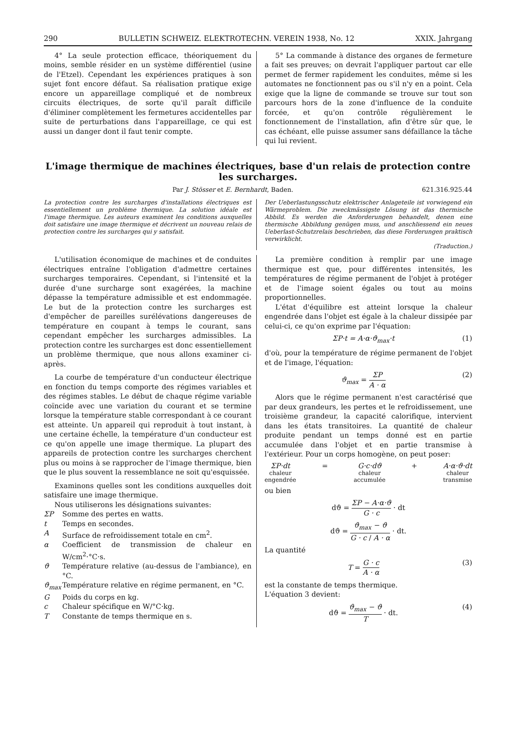290 BULLETIN SCHWEIZ. ELEKTROTECHN. VEREIN 1938, No. 12 XXIX. Jahrgang
4° La seule protection efficace, théoriquement du moins, semble résider en un système différentiel (usine de l'Etzel). Cependant les expériences pratiques à son sujet font encore défaut. Sa réalisation pratique exige encore un appareillage compliqué et de nombreux circuits électriques, de sorte qu'il paraît difficile d'éliminer complètement les fermetures accidentelles par suite de perturbations dans l'appareillage, ce qui est aussi un danger dont il faut tenir compte.
5° La commande à distance des organes de fermeture a fait ses preuves; on devrait l'appliquer partout car elle permet de fermer rapidement les conduites, même si les automates ne fonctionnent pas ou s'il n'y en a point. Cela exige que la ligne de commande se trouve sur tout son parcours hors de la zone d'influence de la conduite forcée, et qu'on contrôle régulièrement le fonctionnement de l'installation, afin d'être sûr que, le cas échéant, elle puisse assumer sans défaillance la tâche qui lui revient.
L'image thermique de machines électriques, base d'un relais de protection contre les surcharges.
Par J. Stösser et E. Bernhardt, Baden. 621.316.925.44
La protection contre les surcharges d'installations électriques est essentiellement un problème thermique. La solution idéale est l'image thermique. Les auteurs examinent les conditions auxquelles doit satisfaire une image thermique et décrivent un nouveau relais de protection contre les surcharges qui y satisfait.
Der Ueberlastungsschutz elektrischer Anlageteile ist vorwiegend ein Wärmeproblem. Die zweckmässigste Lösung ist das thermische Abbild. Es werden die Anforderungen behandelt, denen eine thermische Abbildung genügen muss, und anschliessend ein neues Ueberlast-Schutzrelais beschrieben, das diese Forderungen praktisch verwirklicht.
(Traduction.)
L'utilisation économique de machines et de conduites électriques entraîne l'obligation d'admettre certaines surcharges temporaires. Cependant, si l'intensité et la durée d'une surcharge sont exagérées, la machine dépasse la température admissible et est endommagée. Le but de la protection contre les surcharges est d'empêcher de pareilles surélévations dangereuses de température en coupant à temps le courant, sans cependant empêcher les surcharges admissibles. La protection contre les surcharges est donc essentiellement un problème thermique, que nous allons examiner ci-après.
La courbe de température d'un conducteur électrique en fonction du temps comporte des régimes variables et des régimes stables. Le début de chaque régime variable coïncide avec une variation du courant et se termine lorsque la température stable correspondant à ce courant est atteinte. Un appareil qui reproduit à tout instant, à une certaine échelle, la température d'un conducteur est ce qu'on appelle une image thermique. La plupart des appareils de protection contre les surcharges cherchent plus ou moins à se rapprocher de l'image thermique, bien que le plus souvent la ressemblance ne soit qu'esquissée.
Examinons quelles sont les conditions auxquelles doit satisfaire une image thermique.
Nous utiliserons les désignations suivantes:
ΣP Somme des pertes en watts.
t Temps en secondes.
A Surface de refroidissement totale en cm<sup>2</sup>.
α Coefficient de transmission de chaleur en W/cm<sup>2</sup>·°C·s.
ϑ Température relative (au-dessus de l'ambiance), en °C.
ϑ<sub>max</sub> Température relative en régime permanent, en °C.
G Poids du corps en kg.
c Chaleur spécifique en W/°C·kg.
T Constante de temps thermique en s.
La première condition à remplir par une image thermique est que, pour différentes intensités, les températures de régime permanent de l'objet à protéger et de l'image soient égales ou tout au moins proportionnelles.
L'état d'équilibre est atteint lorsque la chaleur engendrée dans l'objet est égale à la chaleur dissipée par celui-ci, ce qu'on exprime par l'équation:
ΣP·t = A·α·ϑ<sub>max</sub>·t (1)
d'où, pour la température de régime permanent de l'objet et de l'image, l'équation:
ϑ<sub>max</sub> = ΣP A · α (2)
Alors que le régime permanent n'est caractérisé que par deux grandeurs, les pertes et le refroidissement, une troisième grandeur, la capacité calorifique, intervient dans les états transitoires. La quantité de chaleur produite pendant un temps donné est en partie accumulée dans l'objet et en partie transmise à l'extérieur. Pour un corps homogène, on peut poser:
ΣP·dt
chaleur
engendrée = G·c·dϑ
chaleur
accumulée + A·α·ϑ·dt
chaleur
transmise
ou bien
dϑ = ΣP − A·α·ϑ G · c · dt
dϑ = ϑ<sub>max</sub> − ϑ G · c / A · α · dt.
La quantité
T = G · c A · α (3)
est la constante de temps thermique.
L'équation 3 devient:
dϑ = ϑ<sub>max</sub> − ϑ T · dt. (4)